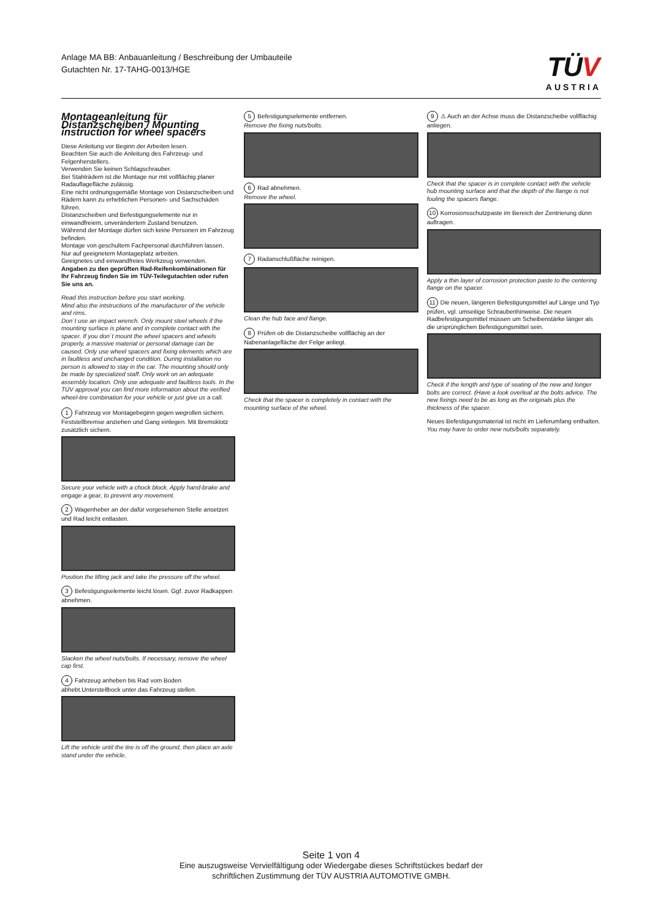Anlage MA BB: Anbauanleitung / Beschreibung der Umbauteile
Gutachten Nr. 17-TAHG-0013/HGE
TÜV
AUSTRIA
Montageanleitung für Distanzscheiben / Mounting instruction for wheel spacers
Diese Anleitung vor Beginn der Arbeiten lesen.
Beachten Sie auch die Anleitung des Fahrzeug- und Felgenherstellers.
Verwenden Sie keinen Schlagschrauber.
Bei Stahlrädern ist die Montage nur mit vollflächig planer Radauflagefläche zulässig.
Eine nicht ordnungsgemäße Montage von Distanzscheiben und Rädern kann zu erheblichen Personen- und Sachschäden führen.
Distanzscheiben und Befestigungselemente nur in einwandfreiem, unverändertem Zustand benutzen.
Während der Montage dürfen sich keine Personen im Fahrzeug befinden.
Montage von geschultem Fachpersonal durchführen lassen.
Nur auf geeignetem Montageplatz arbeiten.
Geeignetes und einwandfreies Werkzeug verwenden.
Angaben zu den geprüften Rad-Reifenkombinationen für Ihr Fahrzeug finden Sie im TÜV-Teilegutachten oder rufen Sie uns an.
Read this instruction before you start working.
Mind also the intstructions of the manufacturer of the vehicle and rims.
Don´t use an impact wrench. Only mount steel wheels if the mounting surface is plane and in complete contact with the spacer. If you don´t mount the wheel spacers and wheels properly, a massive material or personal damage can be caused. Only use wheel spacers and fixing elements which are in faultless and unchanged condition. During installation no person is allowed to stay in the car. The mounting should only be made by specialized staff. Only work on an adequate assembly location. Only use adequate and faultless tools. In the TÜV approval you can find more information about the verified wheel-tire combination for your vehicle or just give us a call.
1 Fahrzeug vor Montagebeginn gegen wegrollen sichern. Feststellbremse anziehen und Gang einlegen. Mit Bremsklotz zusätzlich sichern.
Secure your vehicle with a chock block. Apply hand-brake and engage a gear, to prevent any movement.
2 Wagenheber an der dafür vorgesehenen Stelle ansetzen und Rad leicht entlasten.
Position the lifting jack and take the pressure off the wheel.
3 Befestigungselemente leicht lösen. Ggf. zuvor Radkappen abnehmen.
Slacken the wheel nuts/bolts. If necessary, remove the wheel cap first.
4 Fahrzeug anheben bis Rad vom Boden abhebt.Unterstellbock unter das Fahrzeug stellen.
Lift the vehicle until the tire is off the ground, then place an axle stand under the vehicle.
5 Befestigungselemente entfernen.
Remove the fixing nuts/bolts.
6 Rad abnehmen.
Remove the wheel.
7 Radanschlußfläche reinigen.
Clean the hub face and flange.
8 Prüfen ob die Distanzscheibe vollflächig an der Nabenanlagefläche der Felge anliegt.
Check that the spacer is completely in contact with the mounting surface of the wheel.
9 ⚠ Auch an der Achse muss die Distanzscheibe vollflächig anliegen.
Check that the spacer is in complete contact with the vehicle hub mounting surface and that the depth of the flange is not fouling the spacers flange.
10 Korrosionsschutzpaste im Bereich der Zentrierung dünn auftragen.
Apply a thin layer of corrosion protection paste to the centering flange on the spacer.
11 Die neuen, längeren Befestigungsmittel auf Länge und Typ prüfen, vgl. umseitige Schraubenhinweise. Die neuen Radbefestigungsmittel müssen um Scheibenstärke länger als die ursprünglichen Befestigungsmittel sein.
Check if the length and type of seating of the new and longer bolts are correct. (Have a look overleaf at the bolts advice. The new fixings need to be as long as the originals plus the thickness of the spacer.
Neues Befestigungsmaterial ist nicht im Lieferumfang enthalten.
You may have to order new nuts/bolts separately.
Seite 1 von 4
Eine auszugsweise Vervielfältigung oder Wiedergabe dieses Schriftstückes bedarf der
schriftlichen Zustimmung der TÜV AUSTRIA AUTOMOTIVE GMBH.